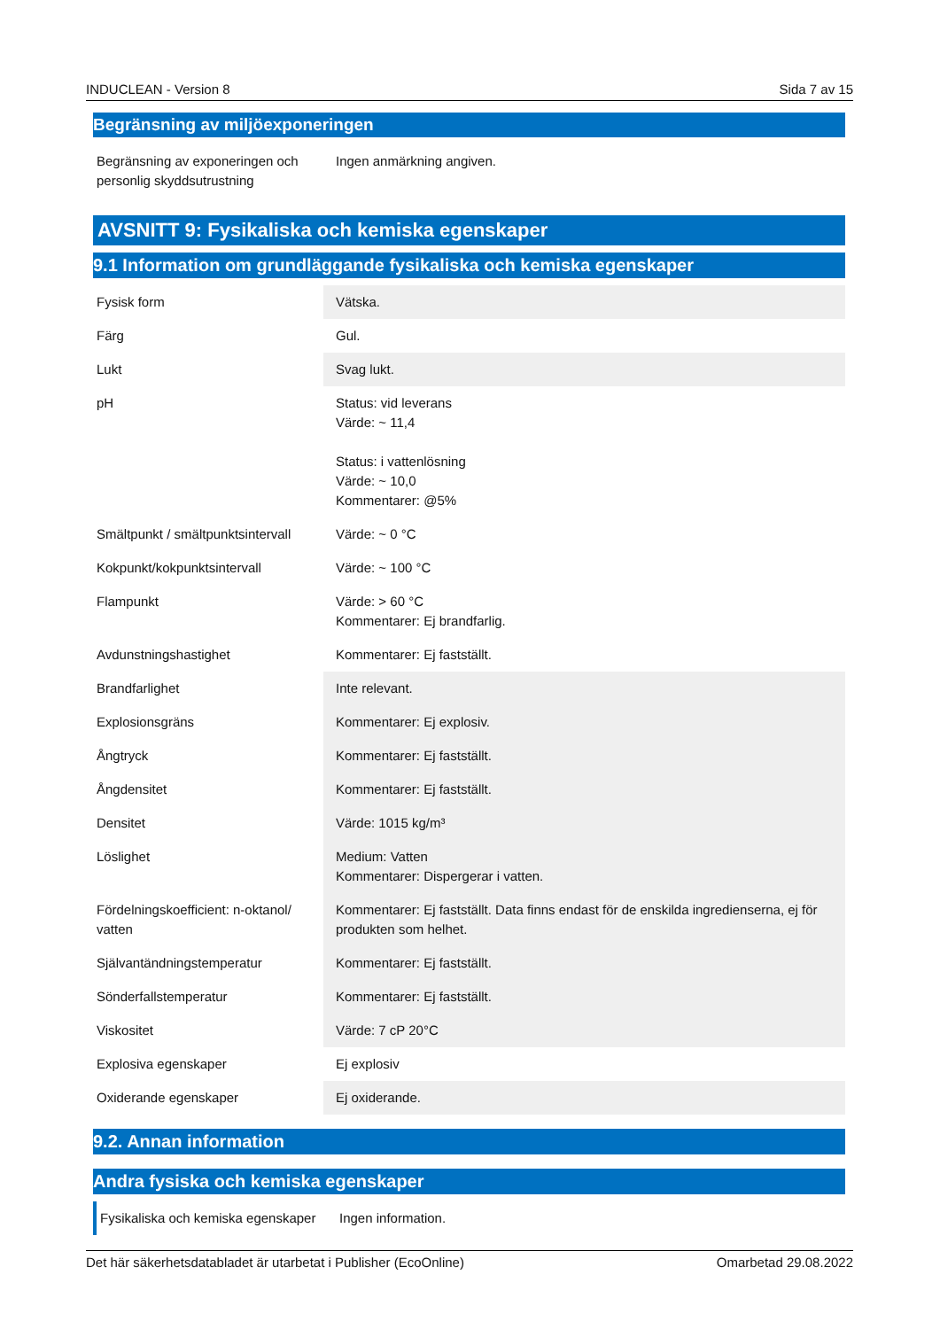INDUCLEAN - Version 8 Sida 7 av 15
Begränsning av miljöexponeringen
| Begränsning av exponeringen och personlig skyddsutrustning | Ingen anmärkning angiven. |
AVSNITT 9: Fysikaliska och kemiska egenskaper
9.1 Information om grundläggande fysikaliska och kemiska egenskaper
| Fysisk form | Vätska. |
| Färg | Gul. |
| Lukt | Svag lukt. |
| pH | Status: vid leverans Värde: ~ 11,4 Status: i vattenlösning Värde: ~ 10,0 Kommentarer: @5% |
| Smältpunkt / smältpunktsintervall | Värde: ~ 0 °C |
| Kokpunkt/kokpunktsintervall | Värde: ~ 100 °C |
| Flampunkt | Värde: > 60 °C Kommentarer: Ej brandfarlig. |
| Avdunstningshastighet | Kommentarer: Ej fastställt. |
| Brandfarlighet | Inte relevant. |
| Explosionsgräns | Kommentarer: Ej explosiv. |
| Ångtryck | Kommentarer: Ej fastställt. |
| Ångdensitet | Kommentarer: Ej fastställt. |
| Densitet | Värde: 1015 kg/m³ |
| Löslighet | Medium: Vatten Kommentarer: Dispergerar i vatten. |
| Fördelningskoefficient: n-oktanol/ vatten | Kommentarer: Ej fastställt. Data finns endast för de enskilda ingredienserna, ej för produkten som helhet. |
| Självantändningstemperatur | Kommentarer: Ej fastställt. |
| Sönderfallstemperatur | Kommentarer: Ej fastställt. |
| Viskositet | Värde: 7 cP 20°C |
| Explosiva egenskaper | Ej explosiv |
| Oxiderande egenskaper | Ej oxiderande. |
9.2. Annan information
Andra fysiska och kemiska egenskaper
| Fysikaliska och kemiska egenskaper | Ingen information. |
Det här säkerhetsdatabladet är utarbetat i Publisher (EcoOnline) Omarbetad 29.08.2022